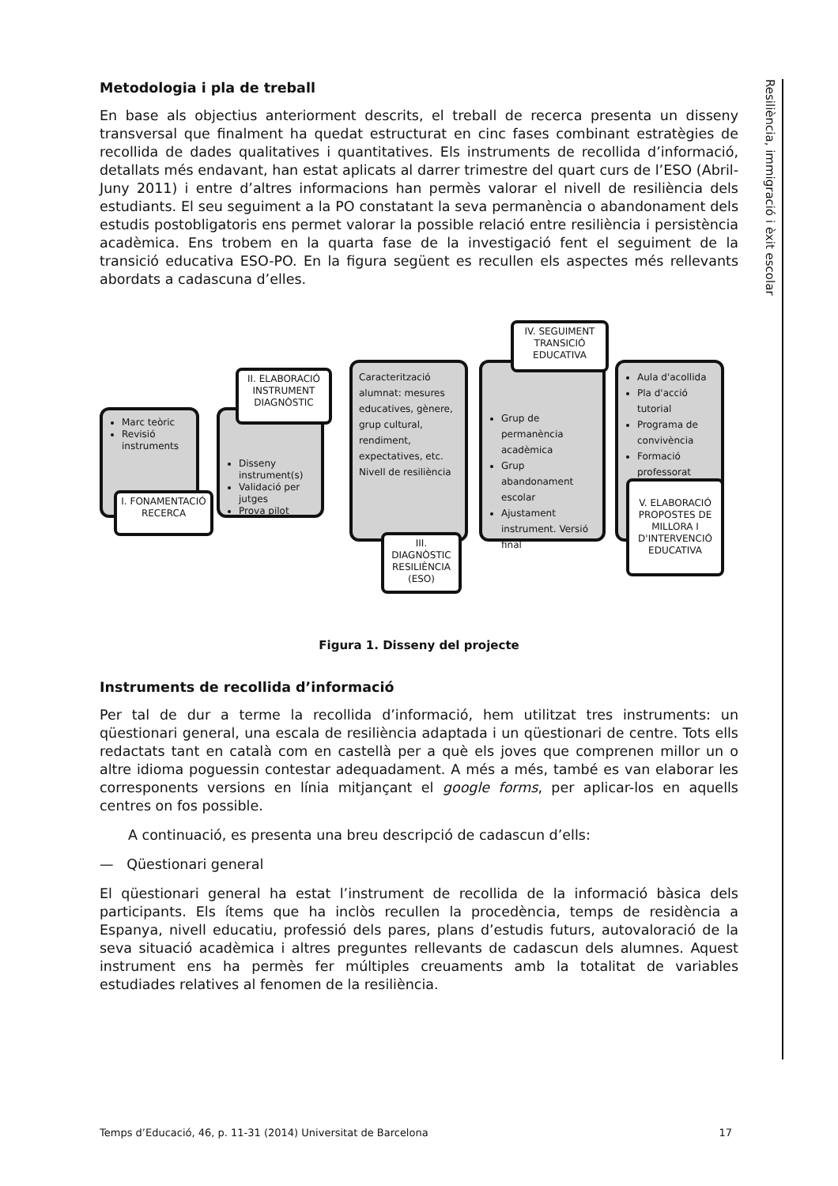Metodologia i pla de treball
En base als objectius anteriorment descrits, el treball de recerca presenta un disseny transversal que finalment ha quedat estructurat en cinc fases combinant estratègies de recollida de dades qualitatives i quantitatives. Els instruments de recollida d’informació, detallats més endavant, han estat aplicats al darrer trimestre del quart curs de l’ESO (Abril-Juny 2011) i entre d’altres informacions han permès valorar el nivell de resiliència dels estudiants. El seu seguiment a la PO constatant la seva permanència o abandonament dels estudis postobligatoris ens permet valorar la possible relació entre resiliència i persistència acadèmica. Ens trobem en la quarta fase de la investigació fent el seguiment de la transició educativa ESO-PO. En la figura següent es recullen els aspectes més rellevants abordats a cadascuna d’elles.
Marc teòric
Revisió instruments
I. FONAMENTACIÓ RECERCA
Disseny instrument(s)
Validació per jutges
Prova pilot
II. ELABORACIÓ INSTRUMENT DIAGNÒSTIC
Caracterització alumnat: mesures educatives, gènere, grup cultural, rendiment, expectatives, etc.
Nivell de resiliència
III. DIAGNÒSTIC RESILIÈNCIA (ESO)
Grup de permanència acadèmica
Grup abandonament escolar
Ajustament instrument. Versió final
IV. SEGUIMENT TRANSICIÓ EDUCATIVA
Aula d'acollida
Pla d'acció tutorial
Programa de convivència
Formació professorat
V. ELABORACIÓ PROPOSTES DE MILLORA I D'INTERVENCIÓ EDUCATIVA
Figura 1. Disseny del projecte
Instruments de recollida d’informació
Per tal de dur a terme la recollida d’informació, hem utilitzat tres instruments: un qüestionari general, una escala de resiliència adaptada i un qüestionari de centre. Tots ells redactats tant en català com en castellà per a què els joves que comprenen millor un o altre idioma poguessin contestar adequadament. A més a més, també es van elaborar les corresponents versions en línia mitjançant el google forms, per aplicar-los en aquells centres on fos possible.
A continuació, es presenta una breu descripció de cadascun d’ells:
— Qüestionari general
El qüestionari general ha estat l’instrument de recollida de la informació bàsica dels participants. Els ítems que ha inclòs recullen la procedència, temps de residència a Espanya, nivell educatiu, professió dels pares, plans d’estudis futurs, autovaloració de la seva situació acadèmica i altres preguntes rellevants de cadascun dels alumnes. Aquest instrument ens ha permès fer múltiples creuaments amb la totalitat de variables estudiades relatives al fenomen de la resiliència.
Resiliència, immigració i èxit escolar
Temps d’Educació, 46, p. 11-31 (2014) Universitat de Barcelona 17